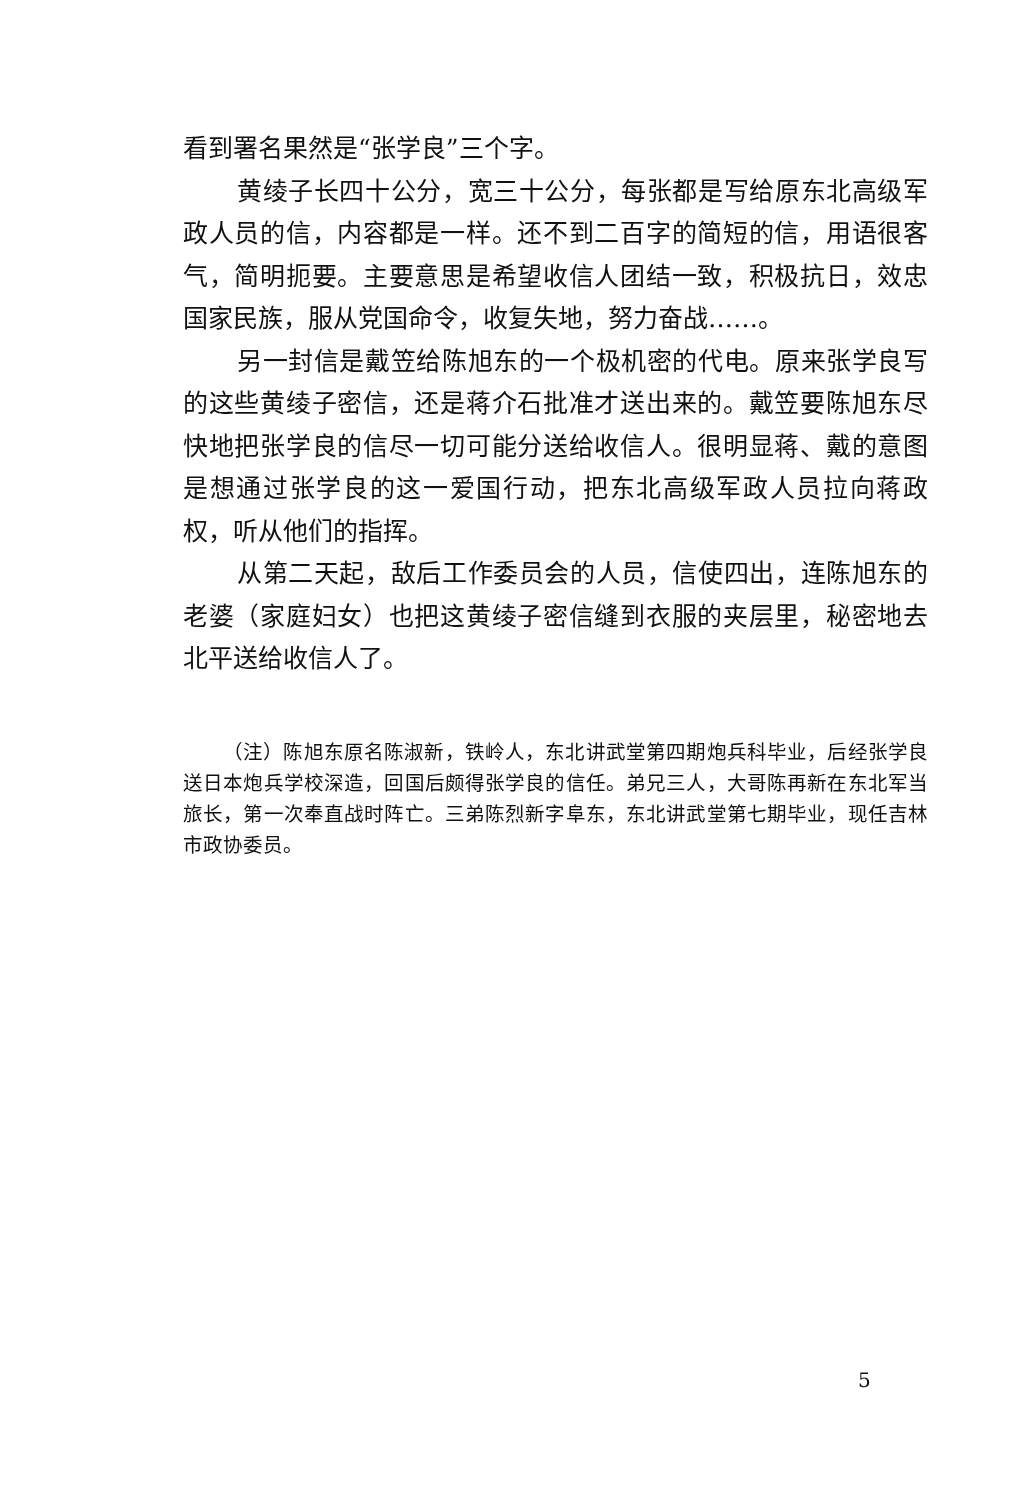看到署名果然是“张学良”三个字。
黄绫子长四十公分，宽三十公分，每张都是写给原东北高级军政人员的信，内容都是一样。还不到二百字的简短的信，用语很客气，简明扼要。主要意思是希望收信人团结一致，积极抗日，效忠国家民族，服从党国命令，收复失地，努力奋战……。
另一封信是戴笠给陈旭东的一个极机密的代电。原来张学良写的这些黄绫子密信，还是蒋介石批准才送出来的。戴笠要陈旭东尽快地把张学良的信尽一切可能分送给收信人。很明显蒋、戴的意图是想通过张学良的这一爱国行动，把东北高级军政人员拉向蒋政权，听从他们的指挥。
从第二天起，敌后工作委员会的人员，信使四出，连陈旭东的老婆（家庭妇女）也把这黄绫子密信缝到衣服的夹层里，秘密地去北平送给收信人了。
（注）陈旭东原名陈淑新，铁岭人，东北讲武堂第四期炮兵科毕业，后经张学良送日本炮兵学校深造，回国后颇得张学良的信任。弟兄三人，大哥陈再新在东北军当旅长，第一次奉直战时阵亡。三弟陈烈新字阜东，东北讲武堂第七期毕业，现任吉林市政协委员。
5